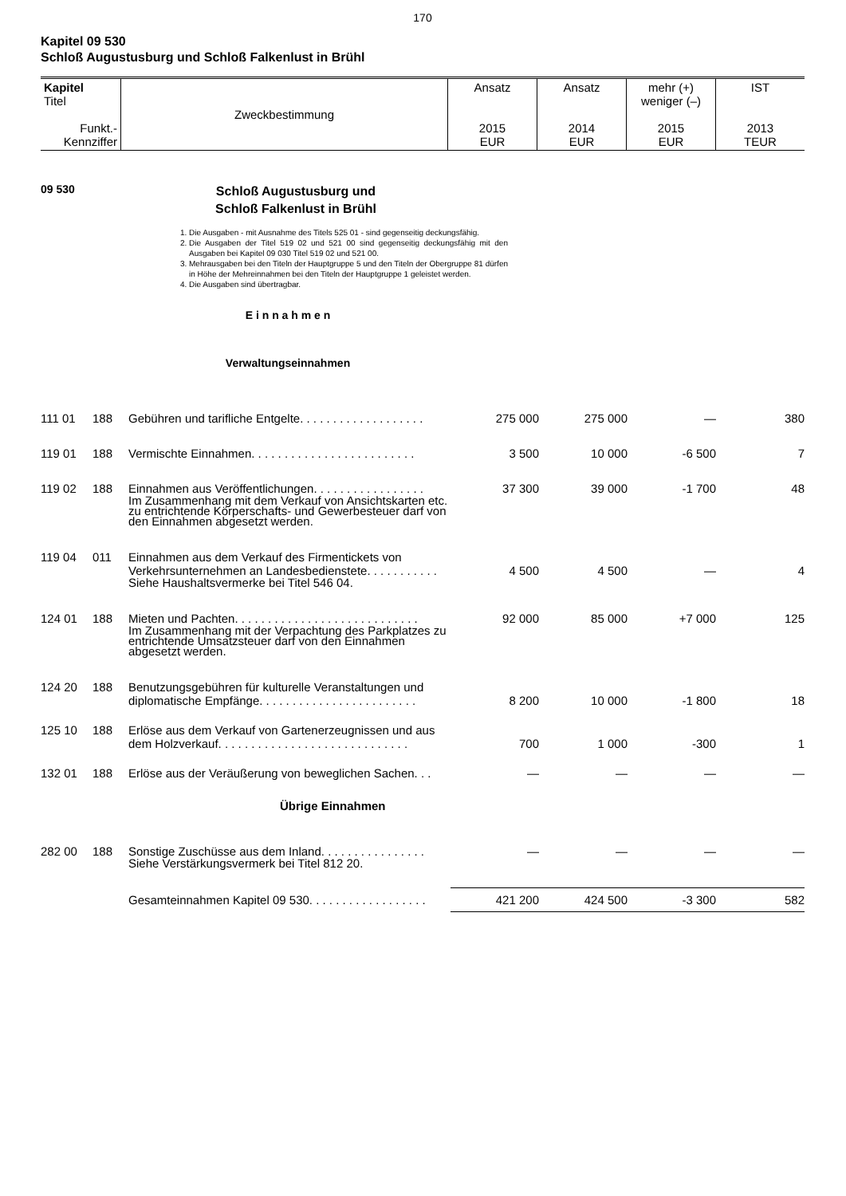170
Kapitel 09 530
Schloß Augustusburg und Schloß Falkenlust in Brühl
| Kapitel Titel Funkt.- Kennziffer | Zweckbestimmung | Ansatz 2015 EUR | Ansatz 2014 EUR | mehr (+) weniger (–) 2015 EUR | IST 2013 TEUR |
09 530 Schloß Augustusburg und
Schloß Falkenlust in Brühl
1. Die Ausgaben - mit Ausnahme des Titels 525 01 - sind gegenseitig deckungsfähig.
2. Die Ausgaben der Titel 519 02 und 521 00 sind gegenseitig deckungsfähig mit den Ausgaben bei Kapitel 09 030 Titel 519 02 und 521 00.
3. Mehrausgaben bei den Titeln der Hauptgruppe 5 und den Titeln der Obergruppe 81 dürfen in Höhe der Mehreinnahmen bei den Titeln der Hauptgruppe 1 geleistet werden.
4. Die Ausgaben sind übertragbar.
E i n n a h m e n
Verwaltungseinnahmen
| 111 01 | 188 | Gebühren und tarifliche Entgelte. . . . . . . . . . . . . . . . . . . | 275 000 | 275 000 | — | 380 |
| 119 01 | 188 | Vermischte Einnahmen. . . . . . . . . . . . . . . . . . . . . . . . . | 3 500 | 10 000 | -6 500 | 7 |
| 119 02 | 188 | Einnahmen aus Veröffentlichungen. . . . . . . . . . . . . . . . . | 37 300 | 39 000 | -1 700 | 48 |
| | | Im Zusammenhang mit dem Verkauf von Ansichtskarten etc. zu entrichtende Körperschafts- und Gewerbesteuer darf von den Einnahmen abgesetzt werden. | | | | |
| 119 04 | 011 | Einnahmen aus dem Verkauf des Firmentickets von Verkehrsunternehmen an Landesbedienstete. . . . . . . . . . . | 4 500 | 4 500 | — | 4 |
| | | Siehe Haushaltsvermerke bei Titel 546 04. | | | | |
| 124 01 | 188 | Mieten und Pachten. . . . . . . . . . . . . . . . . . . . . . . . . . . . | 92 000 | 85 000 | +7 000 | 125 |
| | | Im Zusammenhang mit der Verpachtung des Parkplatzes zu entrichtende Umsatzsteuer darf von den Einnahmen abgesetzt werden. | | | | |
| 124 20 | 188 | Benutzungsgebühren für kulturelle Veranstaltungen und diplomatische Empfänge. . . . . . . . . . . . . . . . . . . . . . . . | 8 200 | 10 000 | -1 800 | 18 |
| 125 10 | 188 | Erlöse aus dem Verkauf von Gartenerzeugnissen und aus dem Holzverkauf. . . . . . . . . . . . . . . . . . . . . . . . . . . . . | 700 | 1 000 | -300 | 1 |
| 132 01 | 188 | Erlöse aus der Veräußerung von beweglichen Sachen. . . | — | — | — | — |
| Übrige Einnahmen | | | | | | |
| 282 00 | 188 | Sonstige Zuschüsse aus dem Inland. . . . . . . . . . . . . . . . | — | — | — | — |
| | | Siehe Verstärkungsvermerk bei Titel 812 20. | | | | |
| | | Gesamteinnahmen Kapitel 09 530. . . . . . . . . . . . . . . . . . | 421 200 | 424 500 | -3 300 | 582 |